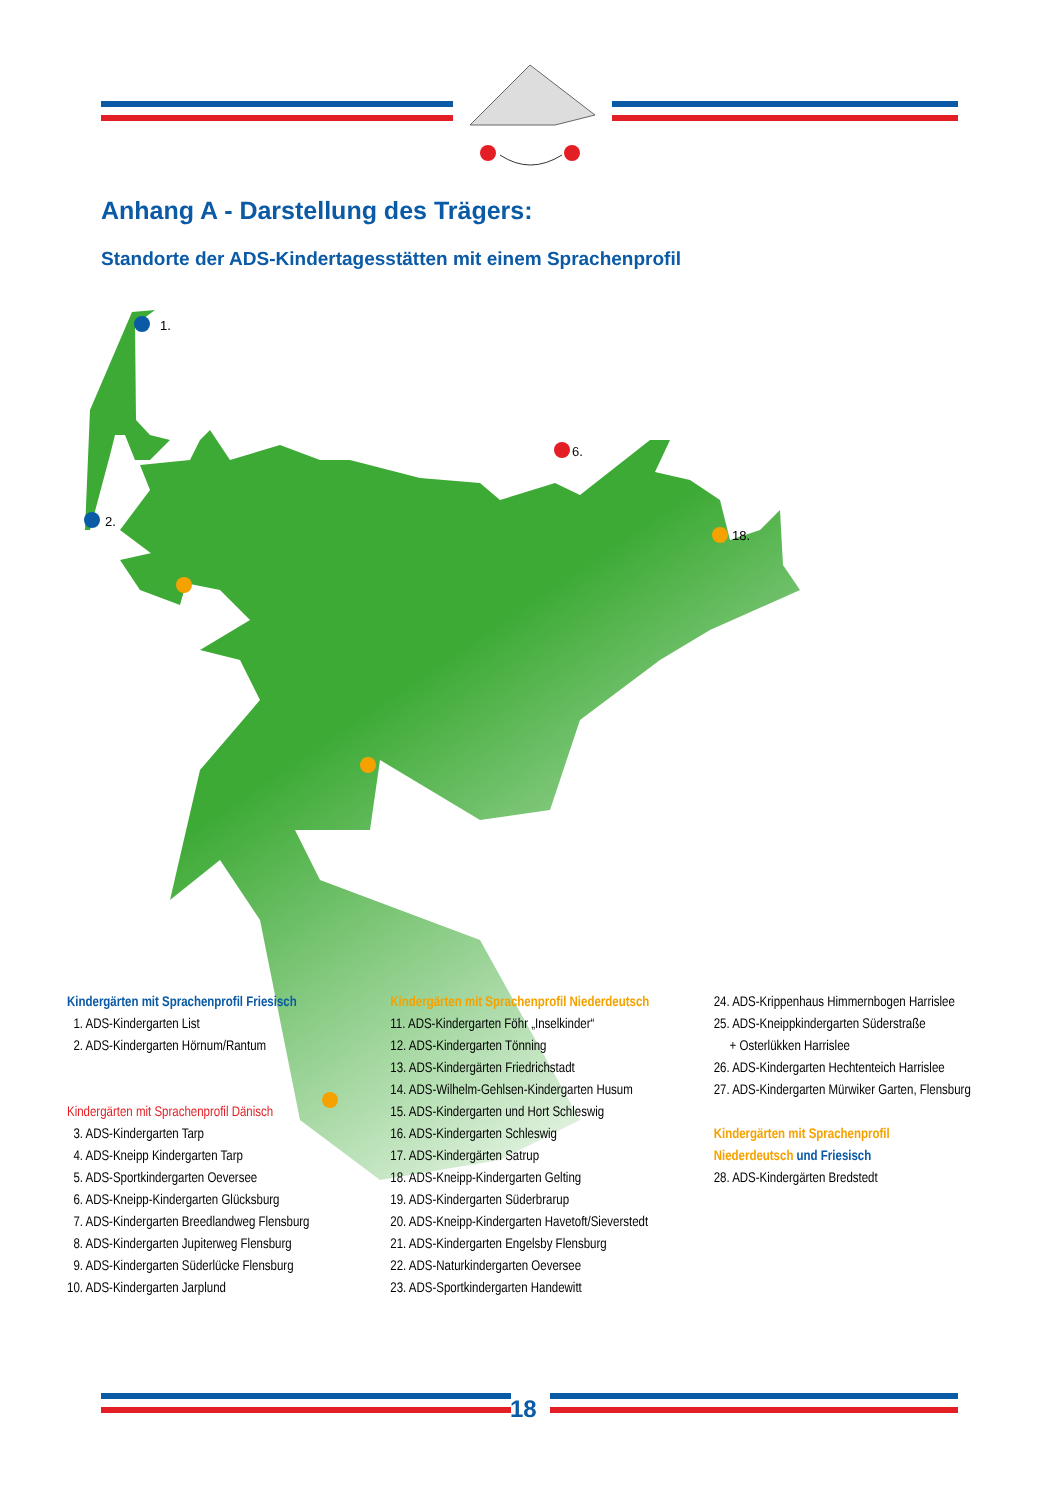Anhang A - Darstellung des Trägers:
Standorte der ADS-Kindertagesstätten mit einem Sprachenprofil
1.
2.
6.
18.
Kindergärten mit Sprachenprofil Friesisch
1. ADS-Kindergarten List
2. ADS-Kindergarten Hörnum/Rantum
Kindergärten mit Sprachenprofil Dänisch
3. ADS-Kindergarten Tarp
4. ADS-Kneipp Kindergarten Tarp
5. ADS-Sportkindergarten Oeversee
6. ADS-Kneipp-Kindergarten Glücksburg
7. ADS-Kindergarten Breedlandweg Flensburg
8. ADS-Kindergarten Jupiterweg Flensburg
9. ADS-Kindergarten Süderlücke Flensburg
10. ADS-Kindergarten Jarplund
Kindergärten mit Sprachenprofil Niederdeutsch
11. ADS-Kindergarten Föhr „Inselkinder“
12. ADS-Kindergarten Tönning
13. ADS-Kindergärten Friedrichstadt
14. ADS-Wilhelm-Gehlsen-Kindergarten Husum
15. ADS-Kindergarten und Hort Schleswig
16. ADS-Kindergarten Schleswig
17. ADS-Kindergärten Satrup
18. ADS-Kneipp-Kindergarten Gelting
19. ADS-Kindergarten Süderbrarup
20. ADS-Kneipp-Kindergarten Havetoft/Sieverstedt
21. ADS-Kindergarten Engelsby Flensburg
22. ADS-Naturkindergarten Oeversee
23. ADS-Sportkindergarten Handewitt
24. ADS-Krippenhaus Himmernbogen Harrislee
25. ADS-Kneippkindergarten Süderstraße
+ Osterlükken Harrislee
26. ADS-Kindergarten Hechtenteich Harrislee
27. ADS-Kindergarten Mürwiker Garten, Flensburg
Kindergärten mit Sprachenprofil
Niederdeutsch und Friesisch
28. ADS-Kindergärten Bredstedt
18